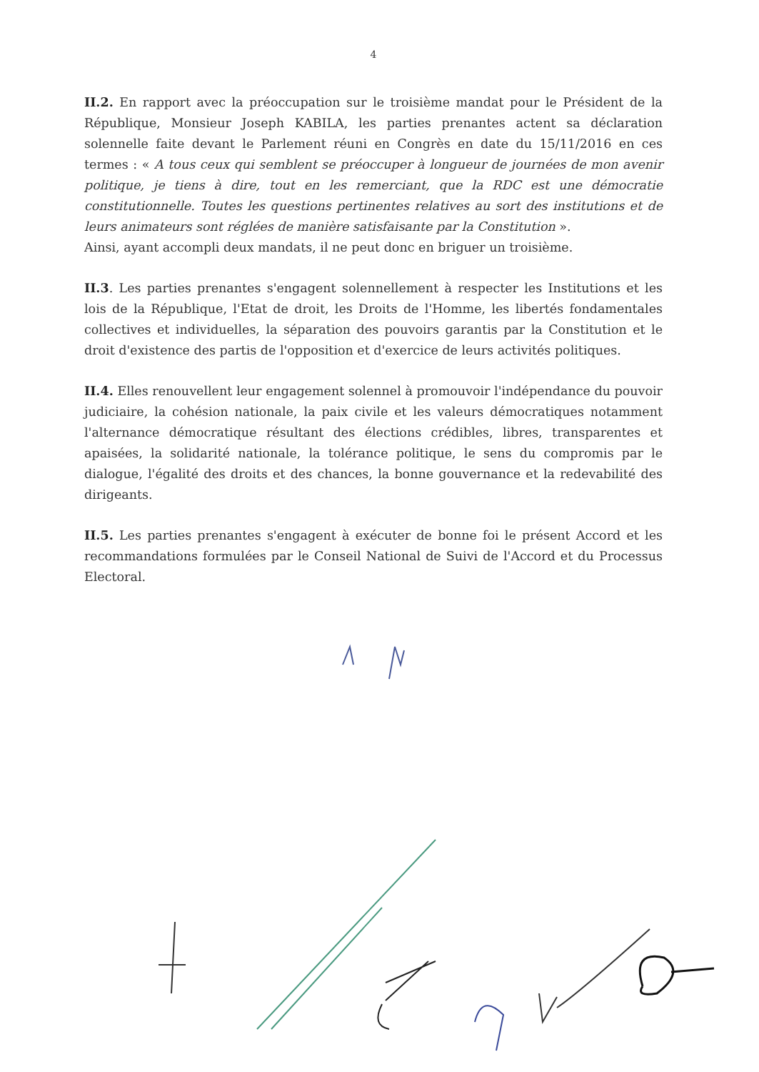4
II.2. En rapport avec la préoccupation sur le troisième mandat pour le Président de la République, Monsieur Joseph KABILA, les parties prenantes actent sa déclaration solennelle faite devant le Parlement réuni en Congrès en date du 15/11/2016 en ces termes : « A tous ceux qui semblent se préoccuper à longueur de journées de mon avenir politique, je tiens à dire, tout en les remerciant, que la RDC est une démocratie constitutionnelle. Toutes les questions pertinentes relatives au sort des institutions et de leurs animateurs sont réglées de manière satisfaisante par la Constitution ».
Ainsi, ayant accompli deux mandats, il ne peut donc en briguer un troisième.
II.3. Les parties prenantes s'engagent solennellement à respecter les Institutions et les lois de la République, l'Etat de droit, les Droits de l'Homme, les libertés fondamentales collectives et individuelles, la séparation des pouvoirs garantis par la Constitution et le droit d'existence des partis de l'opposition et d'exercice de leurs activités politiques.
II.4. Elles renouvellent leur engagement solennel à promouvoir l'indépendance du pouvoir judiciaire, la cohésion nationale, la paix civile et les valeurs démocratiques notamment l'alternance démocratique résultant des élections crédibles, libres, transparentes et apaisées, la solidarité nationale, la tolérance politique, le sens du compromis par le dialogue, l'égalité des droits et des chances, la bonne gouvernance et la redevabilité des dirigeants.
II.5. Les parties prenantes s'engagent à exécuter de bonne foi le présent Accord et les recommandations formulées par le Conseil National de Suivi de l'Accord et du Processus Electoral.